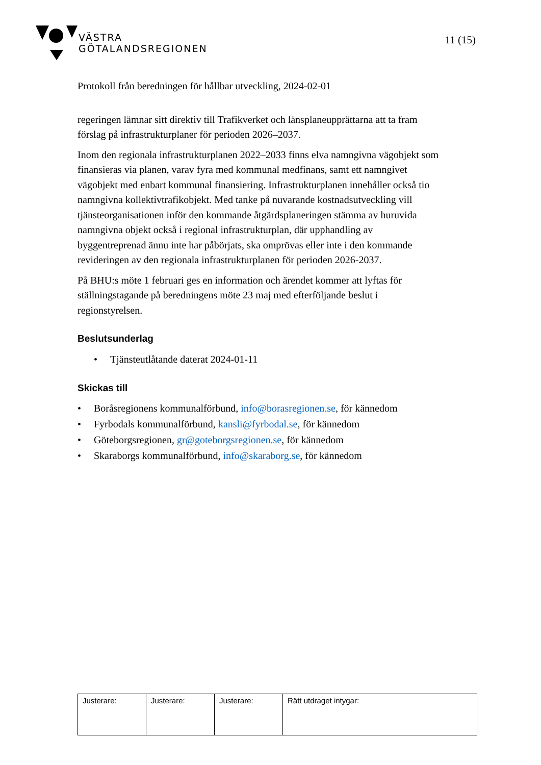VÄSTRA
GÖTALANDSREGIONEN
11 (15)
Protokoll från beredningen för hållbar utveckling, 2024-02-01
regeringen lämnar sitt direktiv till Trafikverket och länsplaneupprättarna att ta fram förslag på infrastrukturplaner för perioden 2026–2037.
Inom den regionala infrastrukturplanen 2022–2033 finns elva namngivna vägobjekt som finansieras via planen, varav fyra med kommunal medfinans, samt ett namngivet vägobjekt med enbart kommunal finansiering. Infrastrukturplanen innehåller också tio namngivna kollektivtrafikobjekt. Med tanke på nuvarande kostnadsutveckling vill tjänsteorganisationen inför den kommande åtgärdsplaneringen stämma av huruvida namngivna objekt också i regional infrastrukturplan, där upphandling av byggentreprenad ännu inte har påbörjats, ska omprövas eller inte i den kommande revideringen av den regionala infrastrukturplanen för perioden 2026-2037.
På BHU:s möte 1 februari ges en information och ärendet kommer att lyftas för ställningstagande på beredningens möte 23 maj med efterföljande beslut i regionstyrelsen.
Beslutsunderlag
• Tjänsteutlåtande daterat 2024-01-11
Skickas till
• Boråsregionens kommunalförbund, info@borasregionen.se, för kännedom
• Fyrbodals kommunalförbund, kansli@fyrbodal.se, för kännedom
• Göteborgsregionen, gr@goteborgsregionen.se, för kännedom
• Skaraborgs kommunalförbund, info@skaraborg.se, för kännedom
| Justerare: | Justerare: | Justerare: | Rätt utdraget intygar: |